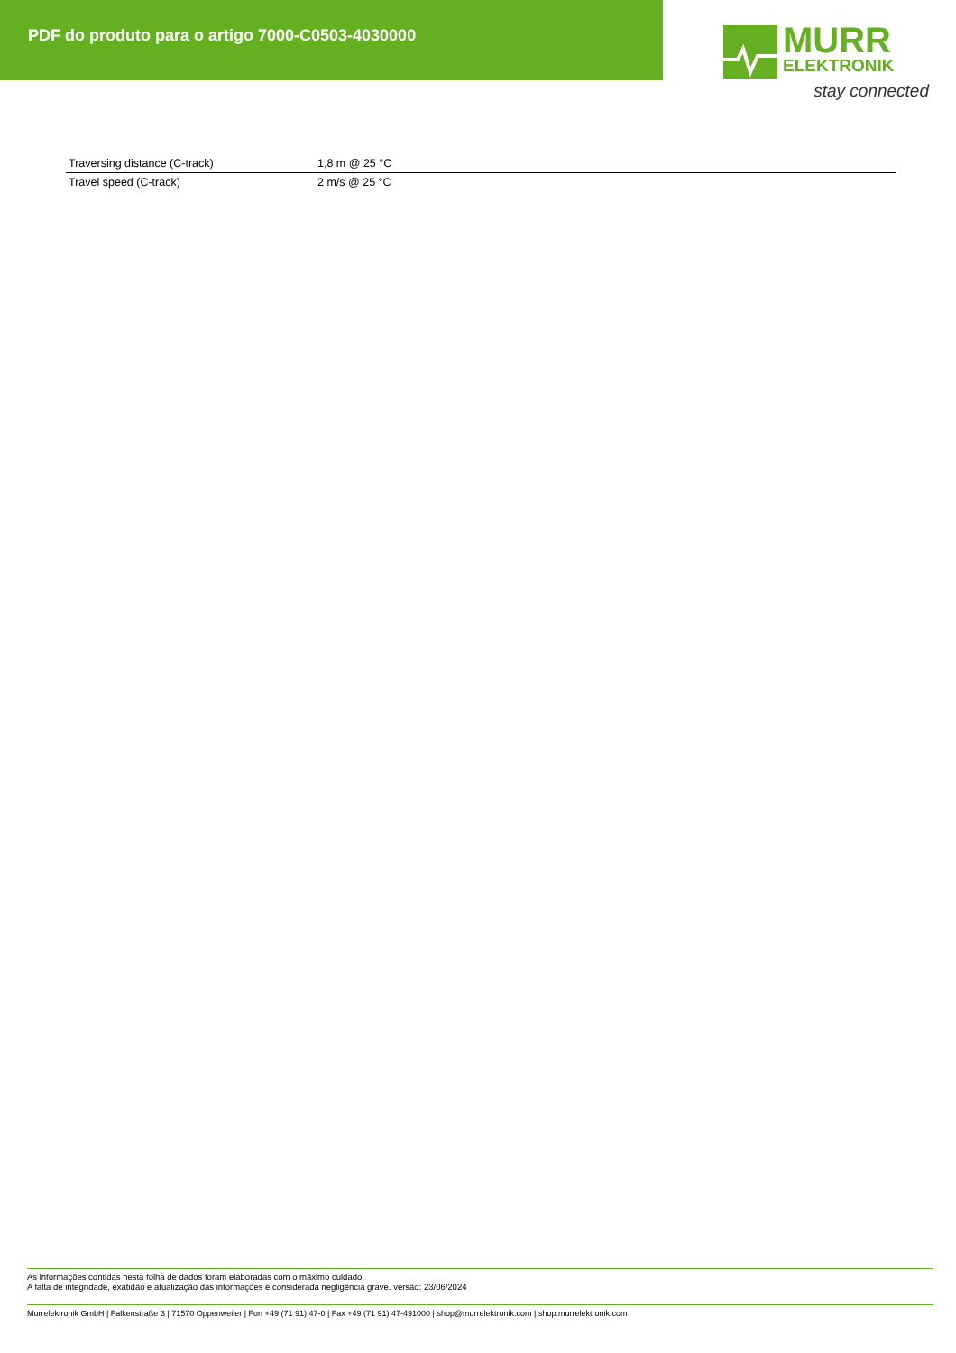PDF do produto para o artigo 7000-C0503-4030000
MURR
ELEKTRONIK
stay connected
| Traversing distance (C-track) | 1,8 m @ 25 °C |
| Travel speed (C-track) | 2 m/s @ 25 °C |
As informações contidas nesta folha de dados foram elaboradas com o máximo cuidado.
A falta de integridade, exatidão e atualização das informações é considerada negligência grave. versão: 23/06/2024
Murrelektronik GmbH | Falkenstraße 3 | 71570 Oppenweiler | Fon +49 (71 91) 47-0 | Fax +49 (71 91) 47-491000 | shop@murrelektronik.com | shop.murrelektronik.com